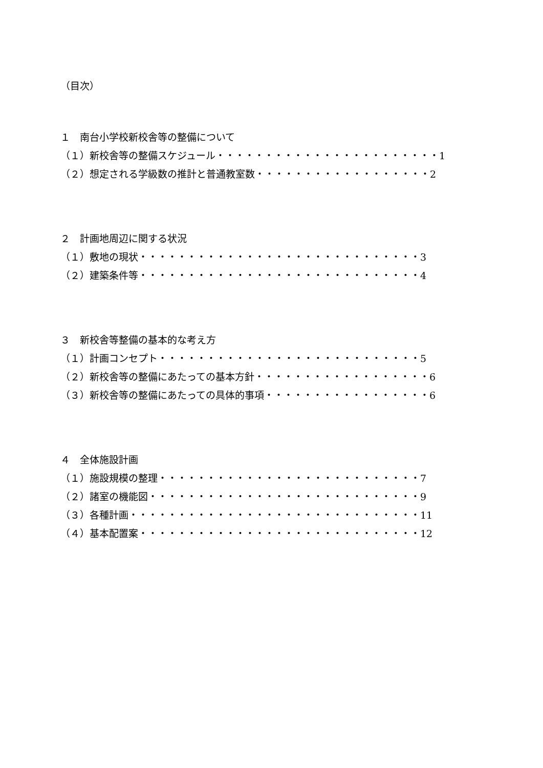（目次）
１　南台小学校新校舎等の整備について
（１）新校舎等の整備スケジュール・・・・・・・・・・・・・・・・・・・・・・・1
（２）想定される学級数の推計と普通教室数・・・・・・・・・・・・・・・・・・2
２　計画地周辺に関する状況
（１）敷地の現状・・・・・・・・・・・・・・・・・・・・・・・・・・・・・3
（２）建築条件等・・・・・・・・・・・・・・・・・・・・・・・・・・・・・4
３　新校舎等整備の基本的な考え方
（１）計画コンセプト・・・・・・・・・・・・・・・・・・・・・・・・・・・5
（２）新校舎等の整備にあたっての基本方針・・・・・・・・・・・・・・・・・・6
（３）新校舎等の整備にあたっての具体的事項・・・・・・・・・・・・・・・・・6
４　全体施設計画
（１）施設規模の整理・・・・・・・・・・・・・・・・・・・・・・・・・・・7
（２）諸室の機能図・・・・・・・・・・・・・・・・・・・・・・・・・・・・9
（３）各種計画・・・・・・・・・・・・・・・・・・・・・・・・・・・・・・11
（４）基本配置案・・・・・・・・・・・・・・・・・・・・・・・・・・・・・12